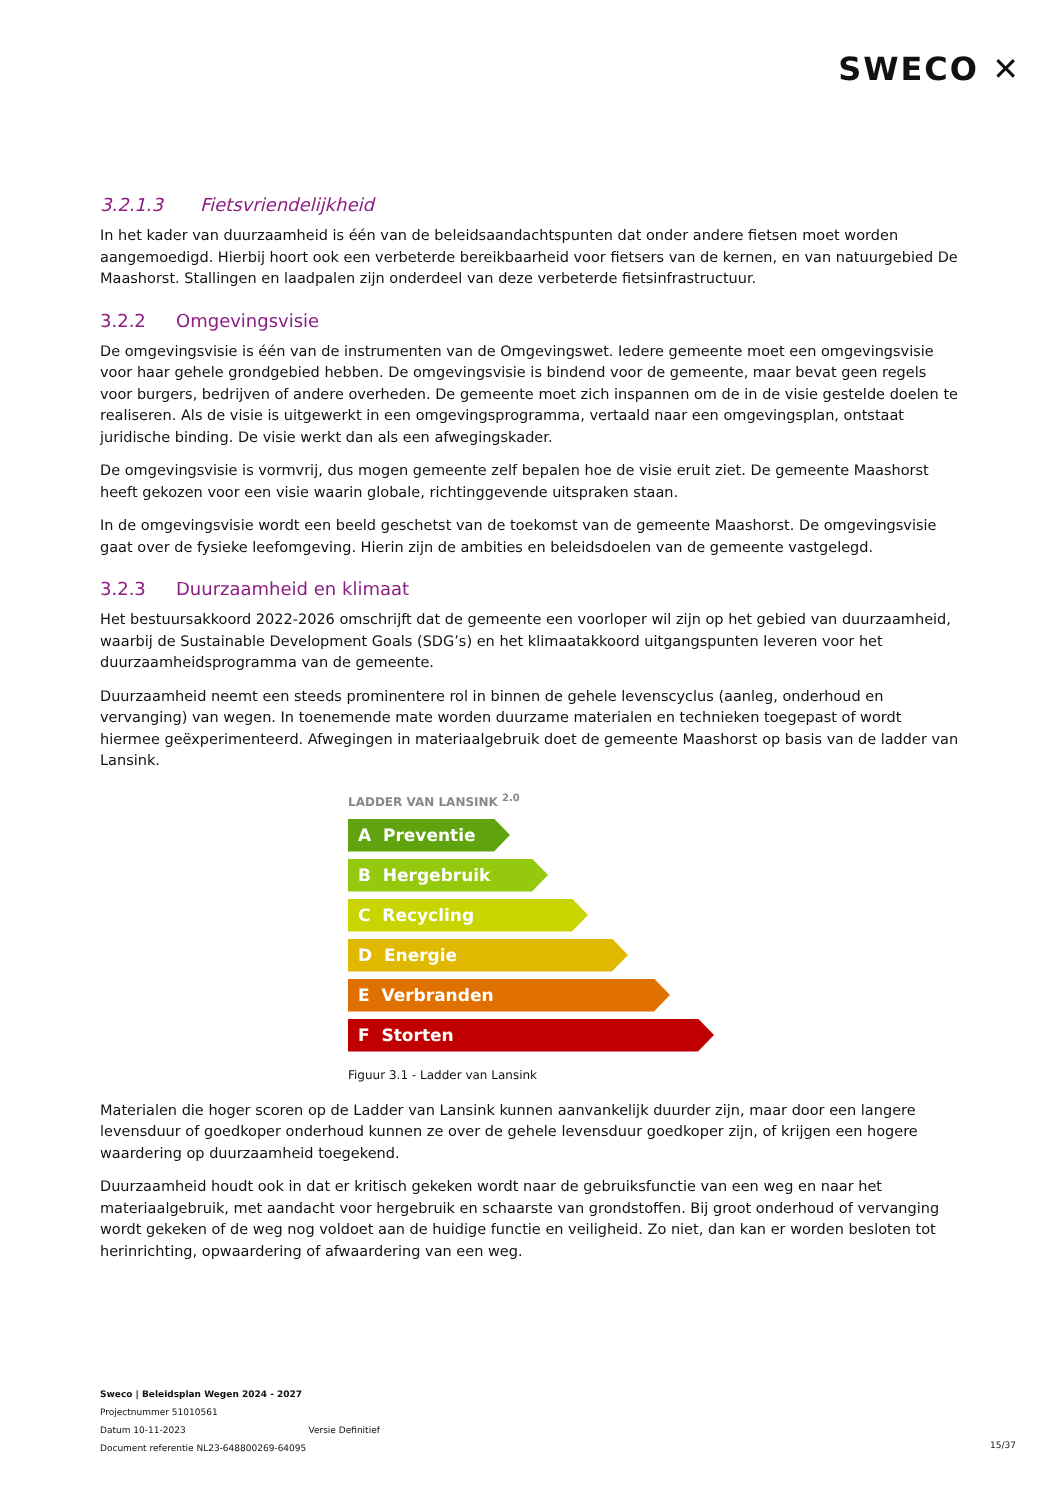SWECO ✕
3.2.1.3 Fietsvriendelijkheid
In het kader van duurzaamheid is één van de beleidsaandachtspunten dat onder andere fietsen moet worden aangemoedigd. Hierbij hoort ook een verbeterde bereikbaarheid voor fietsers van de kernen, en van natuurgebied De Maashorst. Stallingen en laadpalen zijn onderdeel van deze verbeterde fietsinfrastructuur.
3.2.2 Omgevingsvisie
De omgevingsvisie is één van de instrumenten van de Omgevingswet. Iedere gemeente moet een omgevingsvisie voor haar gehele grondgebied hebben. De omgevingsvisie is bindend voor de gemeente, maar bevat geen regels voor burgers, bedrijven of andere overheden. De gemeente moet zich inspannen om de in de visie gestelde doelen te realiseren. Als de visie is uitgewerkt in een omgevingsprogramma, vertaald naar een omgevingsplan, ontstaat juridische binding. De visie werkt dan als een afwegingskader.
De omgevingsvisie is vormvrij, dus mogen gemeente zelf bepalen hoe de visie eruit ziet. De gemeente Maashorst heeft gekozen voor een visie waarin globale, richtinggevende uitspraken staan.
In de omgevingsvisie wordt een beeld geschetst van de toekomst van de gemeente Maashorst. De omgevingsvisie gaat over de fysieke leefomgeving. Hierin zijn de ambities en beleidsdoelen van de gemeente vastgelegd.
3.2.3 Duurzaamheid en klimaat
Het bestuursakkoord 2022-2026 omschrijft dat de gemeente een voorloper wil zijn op het gebied van duurzaamheid, waarbij de Sustainable Development Goals (SDG’s) en het klimaatakkoord uitgangspunten leveren voor het duurzaamheidsprogramma van de gemeente.
Duurzaamheid neemt een steeds prominentere rol in binnen de gehele levenscyclus (aanleg, onderhoud en vervanging) van wegen. In toenemende mate worden duurzame materialen en technieken toegepast of wordt hiermee geëxperimenteerd. Afwegingen in materiaalgebruik doet de gemeente Maashorst op basis van de ladder van Lansink.
LADDER VAN LANSINK <sup>2.0</sup>
A Preventie
B Hergebruik
C Recycling
D Energie
E Verbranden
F Storten
Figuur 3.1 - Ladder van Lansink
Materialen die hoger scoren op de Ladder van Lansink kunnen aanvankelijk duurder zijn, maar door een langere levensduur of goedkoper onderhoud kunnen ze over de gehele levensduur goedkoper zijn, of krijgen een hogere waardering op duurzaamheid toegekend.
Duurzaamheid houdt ook in dat er kritisch gekeken wordt naar de gebruiksfunctie van een weg en naar het materiaalgebruik, met aandacht voor hergebruik en schaarste van grondstoffen. Bij groot onderhoud of vervanging wordt gekeken of de weg nog voldoet aan de huidige functie en veiligheid. Zo niet, dan kan er worden besloten tot herinrichting, opwaardering of afwaardering van een weg.
Sweco | Beleidsplan Wegen 2024 - 2027
Projectnummer 51010561
Datum 10-11-2023 Versie Definitief
Document referentie NL23-648800269-64095
15/37